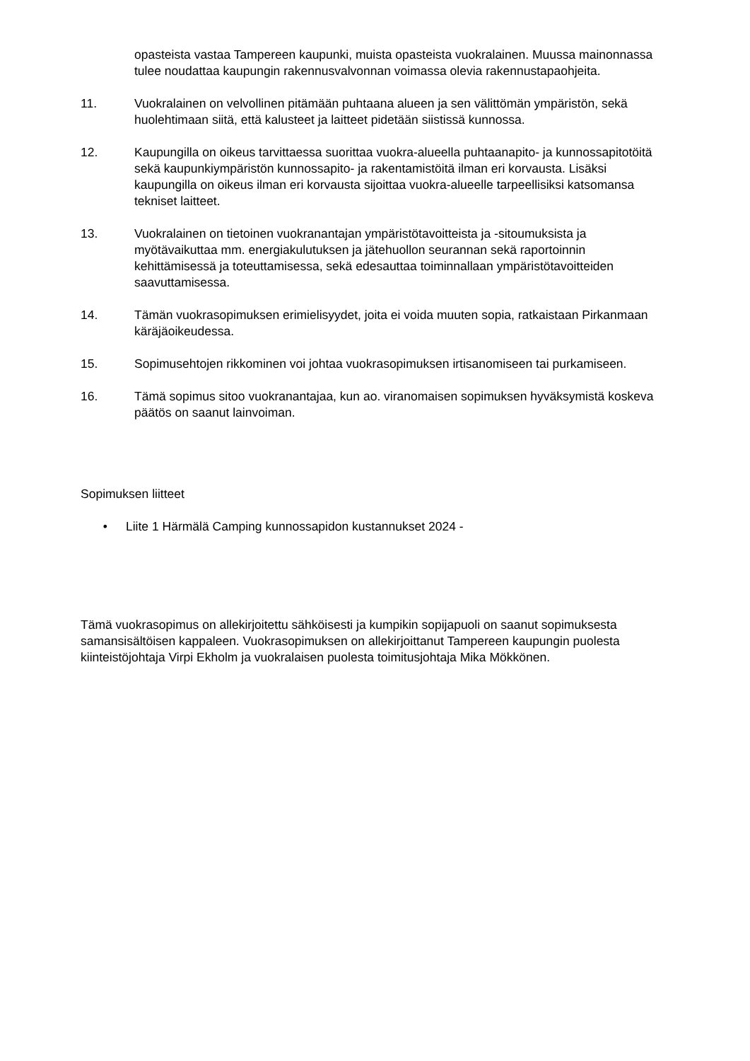opasteista vastaa Tampereen kaupunki, muista opasteista vuokralainen. Muussa mainonnassa tulee noudattaa kaupungin rakennusvalvonnan voimassa olevia rakennustapaohjeita.
11. Vuokralainen on velvollinen pitämään puhtaana alueen ja sen välittömän ympäristön, sekä huolehtimaan siitä, että kalusteet ja laitteet pidetään siistissä kunnossa.
12. Kaupungilla on oikeus tarvittaessa suorittaa vuokra-alueella puhtaanapito- ja kunnossapitotöitä sekä kaupunkiympäristön kunnossapito- ja rakentamistöitä ilman eri korvausta. Lisäksi kaupungilla on oikeus ilman eri korvausta sijoittaa vuokra-alueelle tarpeellisiksi katsomansa tekniset laitteet.
13. Vuokralainen on tietoinen vuokranantajan ympäristötavoitteista ja -sitoumuksista ja myötävaikuttaa mm. energiakulutuksen ja jätehuollon seurannan sekä raportoinnin kehittämisessä ja toteuttamisessa, sekä edesauttaa toiminnallaan ympäristötavoitteiden saavuttamisessa.
14. Tämän vuokrasopimuksen erimielisyydet, joita ei voida muuten sopia, ratkaistaan Pirkanmaan käräjäoikeudessa.
15. Sopimusehtojen rikkominen voi johtaa vuokrasopimuksen irtisanomiseen tai purkamiseen.
16. Tämä sopimus sitoo vuokranantajaa, kun ao. viranomaisen sopimuksen hyväksymistä koskeva päätös on saanut lainvoiman.
Sopimuksen liitteet
• Liite 1 Härmälä Camping kunnossapidon kustannukset 2024 -
Tämä vuokrasopimus on allekirjoitettu sähköisesti ja kumpikin sopijapuoli on saanut sopimuksesta samansisältöisen kappaleen. Vuokrasopimuksen on allekirjoittanut Tampereen kaupungin puolesta kiinteistöjohtaja Virpi Ekholm ja vuokralaisen puolesta toimitusjohtaja Mika Mökkönen.